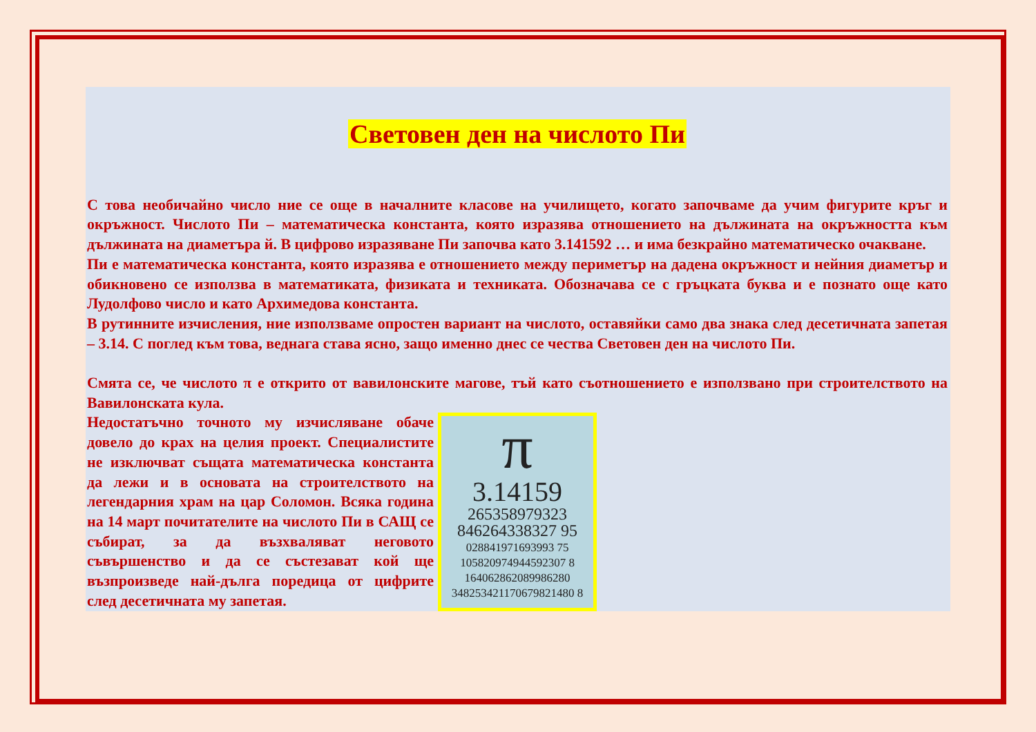Световен ден на числото Пи
С това необичайно число ние се още в началните класове на училището, когато започваме да учим фигурите кръг и окръжност. Числото Пи – математическа константа, която изразява отношението на дължината на окръжността към дължината на диаметъра й. В цифрово изразяване Пи започва като 3.141592 … и има безкрайно математическо очакване.
Пи е математическа константа, която изразява е отношението между периметър на дадена окръжност и нейния диаметър и обикновено се използва в математиката, физиката и техниката. Обозначава се с гръцката буква и е познато още като Лудолфово число и като Архимедова константа.
В рутинните изчисления, ние използваме опростен вариант на числото, оставяйки само два знака след десетичната запетая – 3.14. С поглед към това, веднага става ясно, защо именно днес се чества Световен ден на числото Пи.
Смята се, че числото π е открито от вавилонските магове, тъй като съотношението е използвано при строителството на Вавилонската кула.
Недостатъчно точното му изчисляване обаче довело до крах на целия проект. Специалистите не изключват същата математическа константа да лежи и в основата на строителството на легендарния храм на цар Соломон. Всяка година на 14 март почитателите на числото Пи в САЩ се събират, за да възхваляват неговото съвършенство и да се състезават кой ще възпроизведе най-дълга поредица от цифрите след десетичната му запетая.
π
3.14159
265358979323
846264338327 95
028841971693993 75
105820974944592307 8
164062862089986280
348253421170679821480 8